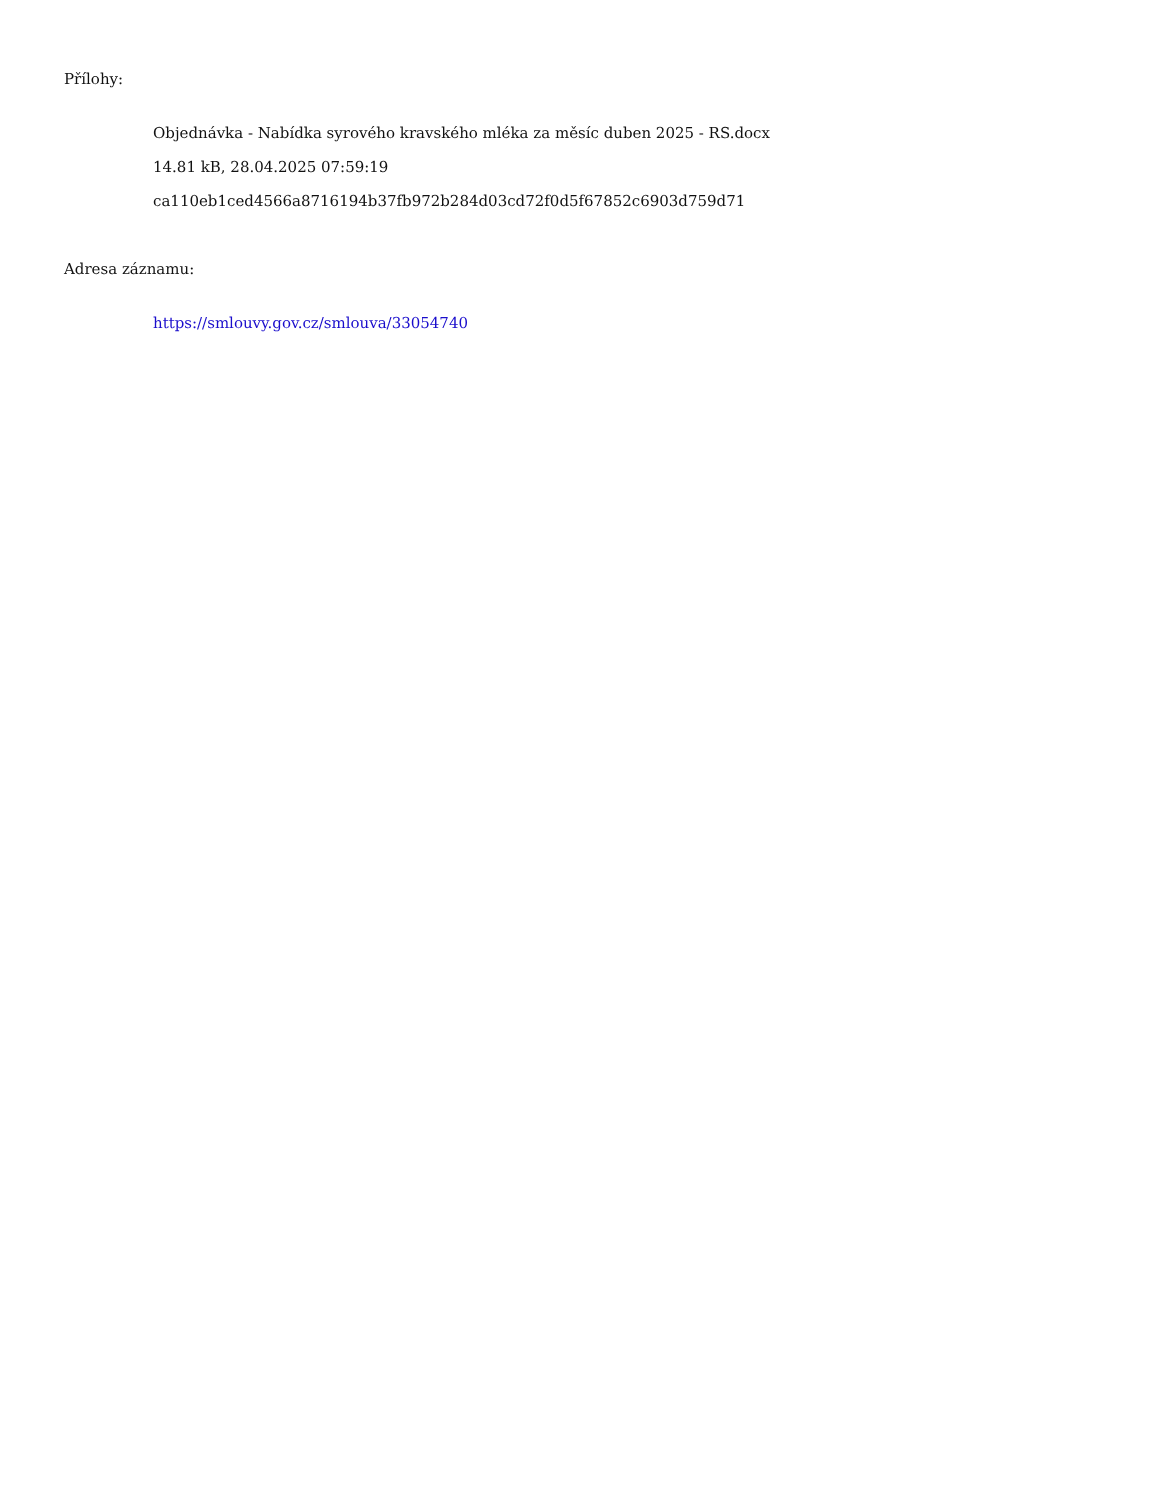Přílohy:
Objednávka - Nabídka syrového kravského mléka za měsíc duben 2025 - RS.docx
14.81 kB, 28.04.2025 07:59:19
ca110eb1ced4566a8716194b37fb972b284d03cd72f0d5f67852c6903d759d71
Adresa záznamu:
https://smlouvy.gov.cz/smlouva/33054740